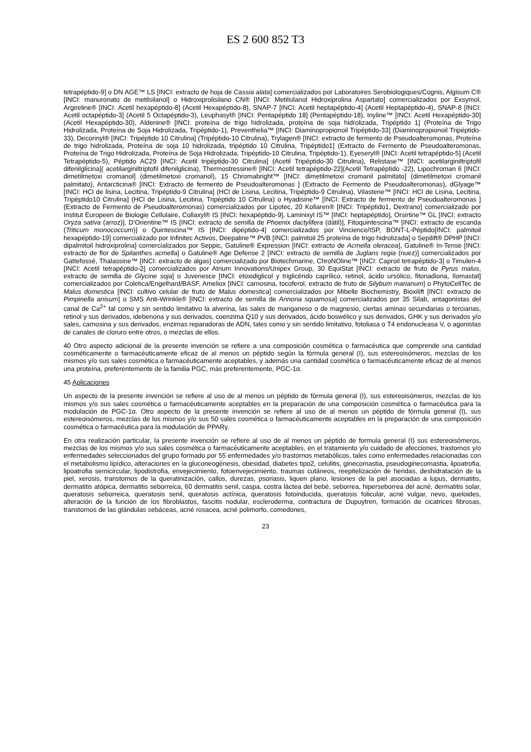ES 2 600 852 T3
tetrapéptido-9] o DN AGE™ LS [INCI: extracto de hoja de Cassia alata] comercializados por Laboratoires Serobiologiques/Cognis, Algisum C® [INCI: manuronato de metilsilanol] o Hidroxiprolisilano CN® [INCI: Metilsilanol Hidroxiprolina Aspartato] comercializados por Exsymol, Argireline® [INCI: Acetil hexapéptido-8] (Acetil Hexapéptido-8), SNAP-7 [INCI: Acetil heptapéptido-4] (Acetil Heptapéptido-4), SNAP-8 [INCI: Acetil octapéptido-3] (Acetil 5 Octapéptido-3), Leuphasyl® [INCI: Pentapéptido 18] (Pentapéptido-18), Inyline™ [INCI: Acetil Hexapéptido-30] (Acetil Hexapéptido-30), Aldenine® [INCI: proteína de trigo hidrolizada, proteína de soja hidrolizada, Tripéptido 1] (Proteína de Trigo Hidrolizada, Proteína de Soja Hidrolizada, Tripéptido-1), Preventhelia™ [INCI: Diaminopropionoil Tripéptido-33] (Diaminopropionoil Tripéptido-33), Decorinyl® [INCI: Tripéptido 10 Citrulina] (Tripéptido-10 Citrulina), Trylagen® [INCI: extracto de fermento de Pseudoalteromonas, Proteína de trigo hidrolizada, Proteína de soja 10 hidrolizada, tripéptido 10 Citrulina, Tripéptido1] (Extracto de Fermento de Pseudoalteromonas, Proteína de Trigo Hidrolizada, Proteína de Soja Hidrolizada, Tripéptido-10 Citrulina, Tripéptido-1), Eyeseryl® [INCI: Acetil tetrapéptido-5] (Acetil Tetrapéptido-5), Péptido AC29 [INCI: Acetil tripéptido-30 Citrulina] (Acetil Tripéptido-30 Citrulina), Relistase™ [INCI: acetilarginiltriptofil difenilglicina]( acetilarginiltriptofil difenilglicina), Thermostressine® [INCI: Acetil tetrapéptido-22](Acetil Tetrapéptido -22), Lipochroman 6 [INCI: dimetilmetoxi cromanol] (dimetilmetoxi cromanol), 15 Chromabright™ [INCI: dimetilmetoxi cromanil palmitato] (dimetilmetoxi cromanil palmitato), Antarcticina® [INCI: Extracto de fermento de Pseudoalteromonas ] (Extracto de Fermento de Pseudoalteromonas), dGlyage™ [INCI: HCl de lisina, Lecitina, Tripéptido-9 Citrulina] (HCl de Lisina, Lecitina, Tripéptido-9 Citrulina), Vilastene™ [INCI: HCl de Lisina, Lecitina, Tripéptido10 Citrulina] (HCl de Lisina, Lecitina, Tripéptido 10 Citrulina) o Hyadisine™ [INCI: Extracto de fermento de Pseudoalteromonas ] (Extracto de Fermento de Pseudoalteromonas) comercializados por Lipotec, 20 Kollaren® [INCI: Tripéptido1, Dextrano] comercializado por Institut Europeen de Biologie Cellulaire, Collaxyl® IS [INCI: hexapéptido-9], Laminixyl IS™ [INCI: heptapéptido], Orsirtine™ GL [INCI: extracto Oryza sativa (arroz)], D’Orientine™ IS [INCI: extracto de semilla de Phoenix dactylifera (dátil)], Fitoquintescina™ [INCI: extracto de escanda (Triticum monococcum)] o Quintescina™ IS [INCI: dipéptido-4] comercializados por Vincience/ISP, BONT-L-Péptido[INCI: palmitoil hexapéptido-19] comercializado por Infinitec Activos, Deepaline™ PVB [INCI: palmitoil 25 proteína de trigo hidrolizada] o Sepilift® DPHP [INCI: dipalmitoil hidroxiprolina] comercializados por Seppic, Gatuline® Expression [INCI: extracto de Acmella oleracea], Gatuline® In-Tense [INCI: extracto de flor de Spilanthes acmella] o Gatuline® Age Defense 2 [INCI: extracto de semilla de Juglans regia (nuez)] comercializados por Gattefossé, Thalassine™ [INCI: extracto de algas] comercializado por Biotechmarine, ChroNOline™ [INCI: Caproil tetrapéptido-3] o Timulen-4 [INCI: Acetil tetrapéptido-2] comercializados por Atrium Innovations/Unipex Group, 30 EquiStat [INCI: extracto de fruto de Pyrus malus, extracto de semilla de Glycine soja] o Juvenesce [INCI: etoxidiglicol y triglicérido caprílico, retinol, ácido ursólico, fitonadiona, Ilomastat] comercializados por Coletica/Engelhard/BASF, Ameliox [INCI: carnosina, tocoferol, extracto de fruto de Silybum marianum] o PhytoCellTec de Malus domestica [INCI: cultivo celular de fruto de Malus domestica] comercializados por Mibelle Biochemistry, Bioxilift [INCI: extracto de Pimpinella anisum] o SMS Anti-Wrinkle® [INCI: extracto de semilla de Annona squamosa] comercializados por 35 Silab, antagonistas del canal de Ca<sup>2+</sup> tal como y sin sentido limitativo la alverina, las sales de manganeso o de magnesio, ciertas aminas secundarias o terciarias, retinol y sus derivados, idebenona y sus derivados, coenzima Q10 y sus derivados, ácido boswélico y sus derivados, GHK y sus derivados y/o sales, carnosina y sus derivados, enzimas reparadoras de ADN, tales como y sin sentido limitativo, fotoliasa o T4 endonucleasa V, o agonistas de canales de cloruro entre otros, o mezclas de ellos.
40 Otro aspecto adicional de la presente invención se refiere a una composición cosmética o farmacéutica que comprende una cantidad cosméticamente o farmacéuticamente eficaz de al menos un péptido según la fórmula general (I), sus estereoisómeros, mezclas de los mismos y/o sus sales cosmética o farmacéuticamente aceptables, y además una cantidad cosmética o farmacéuticamente eficaz de al menos una proteína, preferentemente de la familia PGC, más preferentemente, PGC-1α.
45 Aplicaciones
Un aspecto de la presente invención se refiere al uso de al menos un péptido de fórmula general (I), sus estereoisómeros, mezclas de los mismos y/o sus sales cosmética o farmacéuticamente aceptables en la preparación de una composición cosmética o farmacéutica para la modulación de PGC-1α. Otro aspecto de la presente invención se refiere al uso de al menos un péptido de fórmula general (I), sus estereoisómeros, mezclas de los mismos y/o sus 50 sales cosmética o farmacéuticamente aceptables en la preparación de una composición cosmética o farmacéutica para la modulación de PPARγ.
En otra realización particular, la presente invención se refiere al uso de al menos un péptido de formula general (I) sus estereoisómeros, mezclas de los mismos y/o sus sales cosmética o farmacéuticamente aceptables, en el tratamiento y/o cuidado de afecciones, trastornos y/o enfermedades seleccionados del grupo formado por 55 enfermedades y/o trastornos metabólicos, tales como enfermedades relacionadas con el metabolismo lipídico, alteraciones en la gluconeogénesis, obesidad, diabetes tipo2, celulitis, ginecomastia, pseudoginecomastia, lipoatrofia, lipoatrofia semicircular, lipodistrofia, envejecimiento, fotoenvejecimiento, traumas cutáneos, reepitelización de heridas, deshidratación de la piel, xerosis, transtornos de la queratinización, callos, durezas, psoriasis, liquen plano, lesiones de la piel asociadas a lupus, dermatitis, dermatitis atópica, dermatitis seborreica, 60 dermatitis senil, caspa, costra láctea del bebé, seborrea, hiperseborrea del acné, dermatitis solar, queratosis seborreica, queratosis senil, queratosis actínica, queratosis fotoinducida, queratosis folicular, acné vulgar, nevo, queloides, alteración de la función de los fibroblastos, fascitis nodular, escleroderma, contractura de Dupuytren, formación de cicatrices fibrosas, transtornos de las glándulas sebáceas, acné rosacea, acné polimorfo, comedones,
23